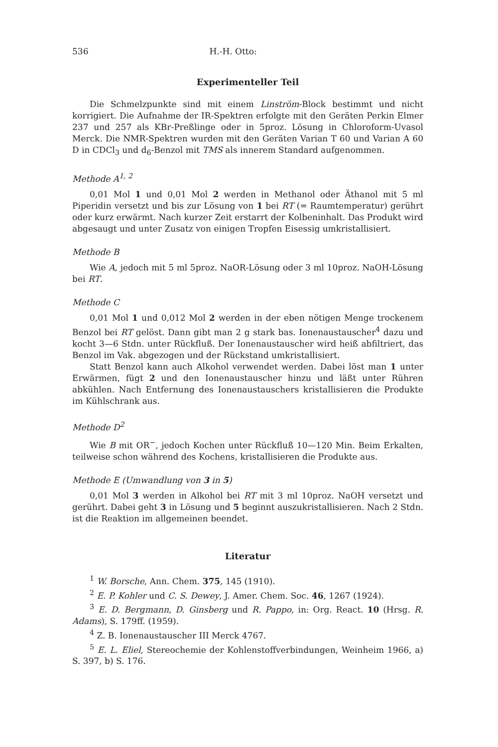536 H.-H. Otto:
Experimenteller Teil
Die Schmelzpunkte sind mit einem Linström-Block bestimmt und nicht korrigiert. Die Aufnahme der IR-Spektren erfolgte mit den Geräten Perkin Elmer 237 und 257 als KBr-Preßlinge oder in 5proz. Lösung in Chloroform-Uvasol Merck. Die NMR-Spektren wurden mit den Geräten Varian T 60 und Varian A 60 D in CDCl<sub>3</sub> und d<sub>6</sub>-Benzol mit TMS als innerem Standard aufgenommen.
Methode A<sup>1, 2</sup>
0,01 Mol 1 und 0,01 Mol 2 werden in Methanol oder Äthanol mit 5 ml Piperidin versetzt und bis zur Lösung von 1 bei RT (= Raumtemperatur) gerührt oder kurz erwärmt. Nach kurzer Zeit erstarrt der Kolbeninhalt. Das Produkt wird abgesaugt und unter Zusatz von einigen Tropfen Eisessig umkristallisiert.
Methode B
Wie A, jedoch mit 5 ml 5proz. NaOR-Lösung oder 3 ml 10proz. NaOH-Lösung bei RT.
Methode C
0,01 Mol 1 und 0,012 Mol 2 werden in der eben nötigen Menge trockenem Benzol bei RT gelöst. Dann gibt man 2 g stark bas. Ionenaustauscher<sup>4</sup> dazu und kocht 3—6 Stdn. unter Rückfluß. Der Ionenaustauscher wird heiß abfiltriert, das Benzol im Vak. abgezogen und der Rückstand umkristallisiert.
Statt Benzol kann auch Alkohol verwendet werden. Dabei löst man 1 unter Erwärmen, fügt 2 und den Ionenaustauscher hinzu und läßt unter Rühren abkühlen. Nach Entfernung des Ionenaustauschers kristallisieren die Produkte im Kühlschrank aus.
Methode D<sup>2</sup>
Wie B mit OR<sup>−</sup>, jedoch Kochen unter Rückfluß 10—120 Min. Beim Erkalten, teilweise schon während des Kochens, kristallisieren die Produkte aus.
Methode E (Umwandlung von 3 in 5)
0,01 Mol 3 werden in Alkohol bei RT mit 3 ml 10proz. NaOH versetzt und gerührt. Dabei geht 3 in Lösung und 5 beginnt auszukristallisieren. Nach 2 Stdn. ist die Reaktion im allgemeinen beendet.
Literatur
<sup>1</sup> W. Borsche, Ann. Chem. 375, 145 (1910).
<sup>2</sup> E. P. Kohler und C. S. Dewey, J. Amer. Chem. Soc. 46, 1267 (1924).
<sup>3</sup> E. D. Bergmann, D. Ginsberg und R. Pappo, in: Org. React. 10 (Hrsg. R. Adams), S. 179ff. (1959).
<sup>4</sup> Z. B. Ionenaustauscher III Merck 4767.
<sup>5</sup> E. L. Eliel, Stereochemie der Kohlenstoffverbindungen, Weinheim 1966, a) S. 397, b) S. 176.